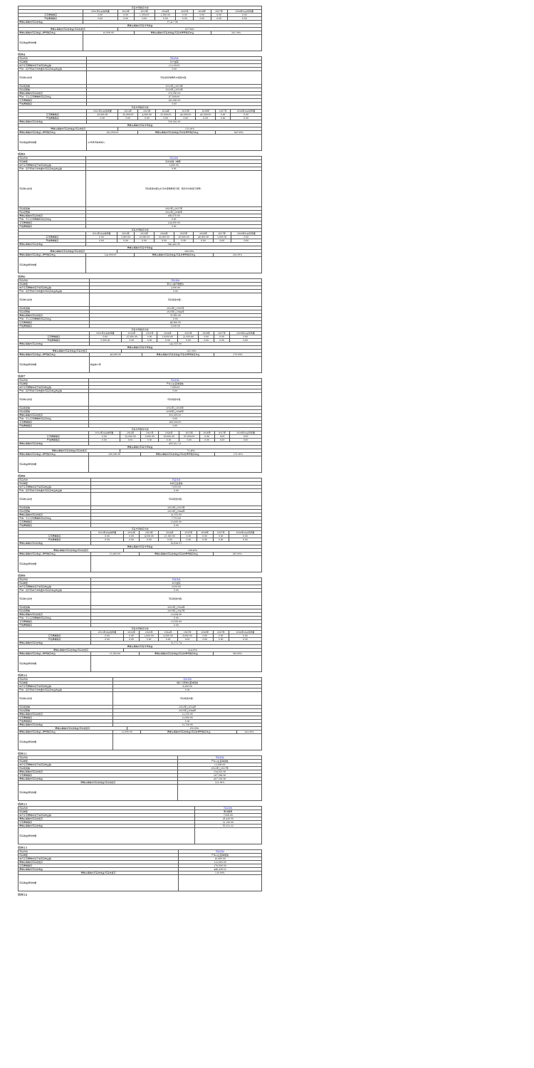| 项目分年融资计划 | | | | | | | | |
| | 2021年及以前年度 | 2022年 | 2023年 | 2024年 | 2025年 | 2026年 | 2027年 | 2028年及以后年度 |
| 专项债券融资 | 0.00 | 0.00 | 1,500.00 | 1,500.00 | 0.00 | 0.00 | 0.00 | 0.00 |
| 其他债券融资 | 0.00 | 0.00 | 0.00 | 0.00 | 0.00 | 0.00 | 0.00 | 0.00 |
| 债券存续期内项目总收益 | 37,417.96 | | | | | | | |
| 债券存续期内项目分年收益 | | | | | | | | |
| 债券存续期内项目总收益/项目总投资 | | 187.08% | | | | | | |
| 债券存续期内项目收益与债务融资本金 | 10,000.00 | | 债券存续期内项目总收益/项目总债务融资本金 | | | | 281.00% | |
| 项目收益预测依据 | | | | | | | | |
项目4
| 项目名称 | 项目名称 | | | | | | | |
| 项目类型 | 公立医院 | | | | | | | |
| 本只专项债券中用于该项目的金额 | 13,100.00 | | | | | | | |
| 其中：用于符合条件的重大项目资本金的金额 | 0.00 | | | | | | | |
| 项目概况描述 | 项目总用地面积及建设内容。 | | | | | | | |
| 项目建设期 | 2021年至2023年 | | | | | | | |
| 项目运营期 | 2023年至2052年 | | | | | | | |
| 债券存续期内项目总投资 | 270,000.00 | | | | | | | |
| 其中：不含专项债券的项目资本金 | 87,000.00 | | | | | | | |
| 专项债券融资 | 183,000.00 | | | | | | | |
| 其他债券融资 | 0.00 | | | | | | | |
| 项目分年融资计划 | | | | | | | | |
| | 2021年及以前年度 | 2022年 | 2023年 | 2024年 | 2025年 | 2026年 | 2027年 | 2028年及以后年度 |
| 专项债券融资 | 20,000.00 | 35,000.00 | 4,000.00 | 35,000.00 | 40,000.00 | 45,000.00 | 0.00 | 0.00 |
| 其他债券融资 | 0.00 | 0.00 | 0.00 | 0.00 | 0.00 | 0.00 | 0.00 | 0.00 |
| 债券存续期内项目总收益 | 530,991.90 | | | | | | | |
| 债券存续期内项目分年收益 | | | | | | | | |
| 债券存续期内项目总收益/项目总投资 | | 133.90% | | | | | | |
| 债券存续期内项目收益与债务融资本金 | 183,000.00 | | 债券存续期内项目总收益/项目总债务融资本金 | | | | 345.00% | |
| 项目收益预测依据 | 历年各项收费收入 | | | | | | | |
项目5
| 项目名称 | 项目名称 | | | | | | | |
| 项目类型 | 污水处理（城镇） | | | | | | | |
| 本只专项债券中用于该项目的金额 | 3,000.00 | | | | | | | |
| 其中：用于符合条件的重大项目资本金的金额 | 0.00 | | | | | | | |
| 项目概况描述 | 项目建设内容包括污水管网新建工程、雨污分流改造工程等。 | | | | | | | |
| 项目建设期 | 2022年至2027年 | | | | | | | |
| 项目运营期 | 2022年至2046年 | | | | | | | |
| 债券存续期内项目总投资 | 166,970.00 | | | | | | | |
| 其中：不含专项债券的项目资本金 | 0.00 | | | | | | | |
| 专项债券融资 | 124,000.00 | | | | | | | |
| 其他债券融资 | 0.00 | | | | | | | |
| 项目分年融资计划 | | | | | | | | |
| | 2021年及以前年度 | 2022年 | 2023年 | 2024年 | 2025年 | 2026年 | 2027年 | 2028年及以后年度 |
| 专项债券融资 | 0.00 | 3,000.00 | 10,000.00 | 30,000.00 | 30,000.00 | 40,000.00 | 3,000.00 | 0.00 |
| 其他债券融资 | 0.00 | 0.00 | 0.00 | 0.00 | 0.00 | 0.00 | 0.00 | 0.00 |
| 债券存续期内项目总收益 | 348,443.00 | | | | | | | |
| 债券存续期内项目分年收益 | | | | | | | | |
| 债券存续期内项目总收益/项目总投资 | | 208.00% | | | | | | |
| 债券存续期内项目收益与债务融资本金 | 124,000.00 | | 债券存续期内项目总收益/项目总债务融资本金 | | | | 281.00% | |
| 项目收益预测依据 | | | | | | | | |
项目6
| 项目名称 | 项目名称 | | | | | | | |
| 项目类型 | 农村人居环境整治 | | | | | | | |
| 本只专项债券中用于该项目的金额 | 2,000.00 | | | | | | | |
| 其中：用于符合条件的重大项目资本金的金额 | 0.00 | | | | | | | |
| 项目概况描述 | 项目建设内容。 | | | | | | | |
| 项目建设期 | 2022年至2025年 | | | | | | | |
| 项目运营期 | 2025年至2044年 | | | | | | | |
| 债券存续期内项目总投资 | 70,562.00 | | | | | | | |
| 其中：不含专项债券的项目资本金 | 0.00 | | | | | | | |
| 专项债券融资 | 46,000.00 | | | | | | | |
| 其他债券融资 | 5,000.00 | | | | | | | |
| 项目分年融资计划 | | | | | | | | |
| | 2021年及以前年度 | 2022年 | 2023年 | 2024年 | 2025年 | 2026年 | 2027年 | 2028年及以后年度 |
| 专项债券融资 | 0.00 | 15,000.00 | 0.00 | 10,000.00 | 21,000.00 | 0.00 | 0.00 | 0.00 |
| 其他债券融资 | 5,000.00 | 0.00 | 0.00 | 0.00 | 0.00 | 0.00 | 0.00 | 0.00 |
| 债券存续期内项目总收益 | 142,555.00 | | | | | | | |
| 债券存续期内项目分年收益 | | | | | | | | |
| 债券存续期内项目总收益/项目总投资 | | 202.00% | | | | | | |
| 债券存续期内项目收益与债务融资本金 | 46,000.00 | | 债券存续期内项目总收益/项目总债务融资本金 | | | | 279.00% | |
| 项目收益预测依据 | 收益收入等 | | | | | | | |
项目7
| 项目名称 | 项目名称 | | | | | | | |
| 项目类型 | 产业园区基础设施 | | | | | | | |
| 本只专项债券中用于该项目的金额 | 7,000.00 | | | | | | | |
| 其中：用于符合条件的重大项目资本金的金额 | 0.00 | | | | | | | |
| 项目概况描述 | 项目建设内容。 | | | | | | | |
| 项目建设期 | 2022年至2026年 | | | | | | | |
| 项目运营期 | 2026年至2046年 | | | | | | | |
| 债券存续期内项目总投资 | 593,995.00 | | | | | | | |
| 其中：不含专项债券的项目资本金 | 0.00 | | | | | | | |
| 专项债券融资 | 160,000.00 | | | | | | | |
| 其他债券融资 | 0.00 | | | | | | | |
| 项目分年融资计划 | | | | | | | | |
| | 2021年及以前年度 | 2022年 | 2023年 | 2024年 | 2025年 | 2026年 | 2027年 | 2028年及以后年度 |
| 专项债券融资 | 0.00 | 32,000.00 | 3,000.00 | 30,000.00 | 95,000.00 | 0.00 | 0.00 | 0.00 |
| 其他债券融资 | 0.00 | 0.00 | 0.00 | 0.00 | 0.00 | 0.00 | 0.00 | 0.00 |
| 债券存续期内项目总收益 | 435,911.11 | | | | | | | |
| 债券存续期内项目分年收益 | | | | | | | | |
| 债券存续期内项目总收益/项目总投资 | | 73.40% | | | | | | |
| 债券存续期内项目收益与债务融资本金 | 160,000.00 | | 债券存续期内项目总收益/项目总债务融资本金 | | | | 272.00% | |
| 项目收益预测依据 | | | | | | | | |
项目8
| 项目名称 | 项目名称 | | | | | | | |
| 项目类型 | 公共卫生设施 | | | | | | | |
| 本只专项债券中用于该项目的金额 | 7,000.00 | | | | | | | |
| 其中：用于符合条件的重大项目资本金的金额 | 0.00 | | | | | | | |
| 项目概况描述 | 项目建设内容。 | | | | | | | |
| 项目建设期 | 2022年至2025年 | | | | | | | |
| 项目运营期 | 2025年至2044年 | | | | | | | |
| 债券存续期内项目总投资 | 31,553.00 | | | | | | | |
| 其中：不含专项债券的项目资本金 | 7,753.00 | | | | | | | |
| 专项债券融资 | 23,800.00 | | | | | | | |
| 其他债券融资 | 0.00 | | | | | | | |
| 项目分年融资计划 | | | | | | | | |
| | 2021年及以前年度 | 2022年 | 2023年 | 2024年 | 2025年 | 2026年 | 2027年 | 2028年及以后年度 |
| 专项债券融资 | 0.00 | 0.00 | 8,500.00 | 15,300.00 | 0.00 | 0.00 | 0.00 | 0.00 |
| 其他债券融资 | 0.00 | 0.00 | 0.00 | 0.00 | 0.00 | 0.00 | 0.00 | 0.00 |
| 债券存续期内项目总收益 | 62,628.97 | | | | | | | |
| 债券存续期内项目分年收益 | | | | | | | | |
| 债券存续期内项目总收益/项目总投资 | | 198.49% | | | | | | |
| 债券存续期内项目收益与债务融资本金 | 23,800.00 | | 债券存续期内项目总收益/项目总债务融资本金 | | | | 263.00% | |
| 项目收益预测依据 | | | | | | | | |
项目9
| 项目名称 | 项目名称 | | | | | | | |
| 项目类型 | 公立医院 | | | | | | | |
| 本只专项债券中用于该项目的金额 | 3,500.00 | | | | | | | |
| 其中：用于符合条件的重大项目资本金的金额 | 0.00 | | | | | | | |
| 项目概况描述 | 项目建设内容。 | | | | | | | |
| 项目建设期 | 2022年至2024年 | | | | | | | |
| 项目运营期 | 2025年至2047年 | | | | | | | |
| 债券存续期内项目总投资 | 19,284.00 | | | | | | | |
| 其中：不含专项债券的项目资本金 | 0.00 | | | | | | | |
| 专项债券融资 | 15,500.00 | | | | | | | |
| 其他债券融资 | 0.00 | | | | | | | |
| 项目分年融资计划 | | | | | | | | |
| | 2021年及以前年度 | 2022年 | 2023年 | 2024年 | 2025年 | 2026年 | 2027年 | 2028年及以后年度 |
| 专项债券融资 | 0.00 | 0.00 | 1,000.00 | 8,500.00 | 6,000.00 | 0.00 | 0.00 | 0.00 |
| 其他债券融资 | 0.00 | 0.00 | 0.00 | 0.00 | 0.00 | 0.00 | 0.00 | 0.00 |
| 债券存续期内项目总收益 | 51,571.74 | | | | | | | |
| 债券存续期内项目分年收益 | | | | | | | | |
| 债券存续期内项目总收益/项目总投资 | | 214.00% | | | | | | |
| 债券存续期内项目收益与债务融资本金 | 15,500.00 | | 债券存续期内项目总收益/项目总债务融资本金 | | | | 309.00% | |
| 项目收益预测依据 | | | | | | | | |
项目10
| 项目名称 | 项目名称 | | | |
| 项目类型 | 城乡冷链物流基础设施 | | | |
| 本只专项债券中用于该项目的金额 | 6,200.00 | | | |
| 其中：用于符合条件的重大项目资本金的金额 | 0.00 | | | |
| 项目概况描述 | 项目建设内容。 | | | |
| 项目建设期 | 2022年至2024年 | | | |
| 项目运营期 | 2025年至2044年 | | | |
| 债券存续期内项目总投资 | 21,259.00 | | | |
| 专项债券融资 | 12,000.00 | | | |
| 其他债券融资 | 0.00 | | | |
| 债券存续期内项目总收益 | 33,726.00 | | | |
| 债券存续期内项目总收益/项目总投资 | | 159.00% | | |
| 债券存续期内项目收益与债务融资本金 | 12,000.00 | | 债券存续期内项目总收益/项目总债务融资本金 | 281.00% |
| 项目收益预测依据 | | | | |
项目11
| 项目名称 | 项目名称 | |
| 项目类型 | 产业园区基础设施 | |
| 本只专项债券中用于该项目的金额 | 13,000.00 | |
| 项目建设期 | 2022年至2027年 | |
| 债券存续期内项目总投资 | 234,923.00 | |
| 专项债券融资 | 167,000.00 | |
| 债券存续期内项目总收益 | 497,299.98 | |
| 债券存续期内项目总收益/项目总投资 | | 212.00% |
| 项目收益预测依据 | | |
项目12
| 项目名称 | 项目名称 |
| 项目类型 | 职业教育 |
| 本只专项债券中用于该项目的金额 | 7,000.00 |
| 债券存续期内项目总投资 | 26,420.00 |
| 专项债券融资 | 21,100.00 |
| 债券存续期内项目总收益 | 55,031.22 |
| 项目收益预测依据 | |
项目13
| 项目名称 | 项目名称 | |
| 项目类型 | 产业园区基础设施 | |
| 本只专项债券中用于该项目的金额 | 10,000.00 | |
| 债券存续期内项目总投资 | 212,609.00 | |
| 专项债券融资 | 170,000.00 | |
| 债券存续期内项目总收益 | 446,436.22 | |
| 债券存续期内项目总收益/项目总投资 | | 210.00% |
| 项目收益预测依据 | | |
项目14